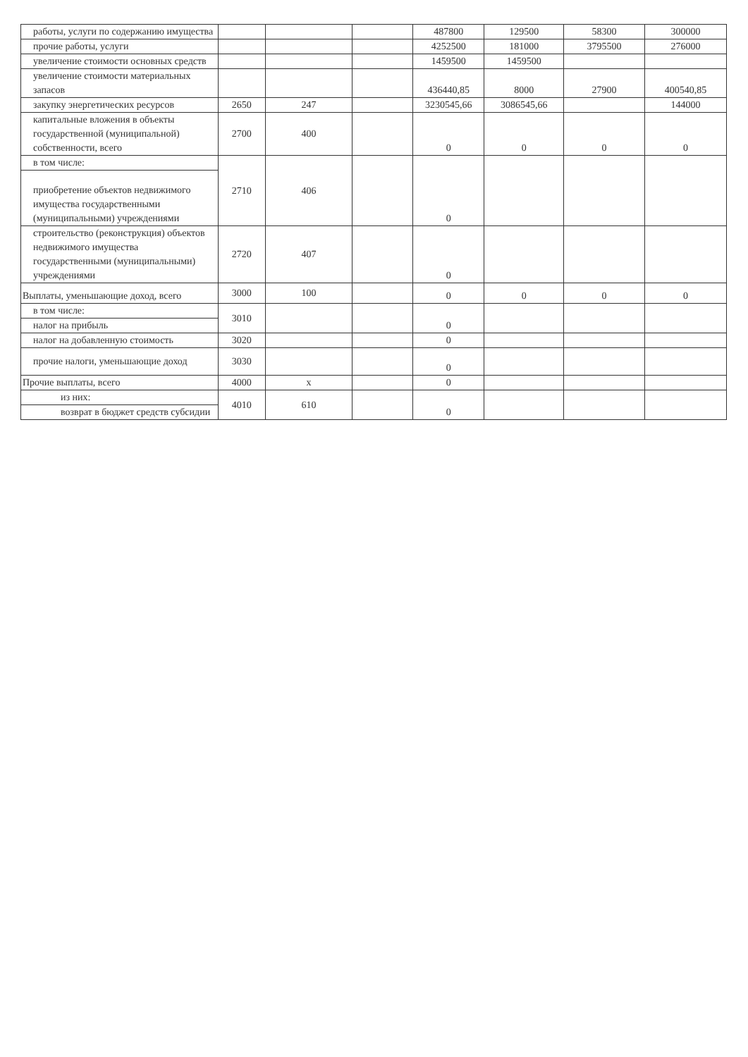| работы, услуги по содержанию имущества | | | | 487800 | 129500 | 58300 | 300000 |
| прочие работы, услуги | | | | 4252500 | 181000 | 3795500 | 276000 |
| увеличение стоимости основных средств | | | | 1459500 | 1459500 | | |
| увеличение стоимости материальных запасов | | | | 436440,85 | 8000 | 27900 | 400540,85 |
| закупку энергетических ресурсов | 2650 | 247 | | 3230545,66 | 3086545,66 | | 144000 |
| капитальные вложения в объекты государственной (муниципальной) собственности, всего | 2700 | 400 | | 0 | 0 | 0 | 0 |
| в том числе: | 2710 | 406 | | 0 | | | |
| приобретение объектов недвижимого имущества государственными (муниципальными) учреждениями | | | | | | | |
| строительство (реконструкция) объектов недвижимого имущества государственными (муниципальными) учреждениями | 2720 | 407 | | 0 | | | |
| Выплаты, уменьшающие доход, всего | 3000 | 100 | | 0 | 0 | 0 | 0 |
| в том числе: | 3010 | | | 0 | | | |
| налог на прибыль | | | | | | | |
| налог на добавленную стоимость | 3020 | | | 0 | | | |
| прочие налоги, уменьшающие доход | 3030 | | | 0 | | | |
| Прочие выплаты, всего | 4000 | x | | 0 | | | |
| из них: | 4010 | 610 | | 0 | | | |
| возврат в бюджет средств субсидии | | | | | | | |